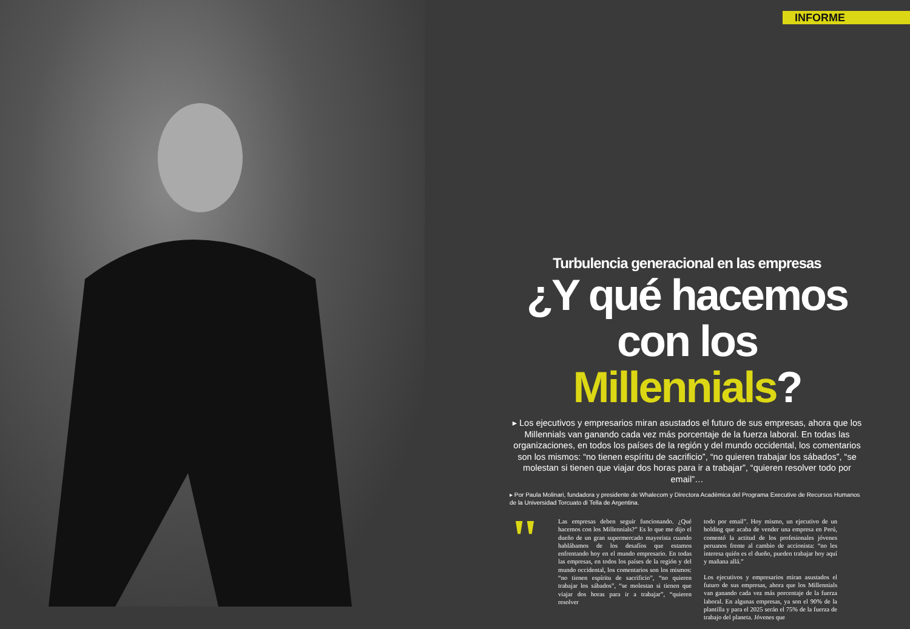INFORME
Turbulencia generacional en las empresas
¿Y qué hacemos con los Millennials?
▸ Los ejecutivos y empresarios miran asustados el futuro de sus empresas, ahora que los Millennials van ganando cada vez más porcentaje de la fuerza laboral. En todas las organizaciones, en todos los países de la región y del mundo occidental, los comentarios son los mismos: “no tienen espíritu de sacrificio”, “no quieren trabajar los sábados”, “se molestan si tienen que viajar dos horas para ir a trabajar”, “quieren resolver todo por email”…
▸ Por Paula Molinari, fundadora y presidente de Whalecom y Directora Académica del Programa Executive de Recursos Humanos de la Universidad Torcuato di Tella de Argentina.
"
Las empresas deben seguir funcionando. ¿Qué hacemos con los Millennials?” Es lo que me dijo el dueño de un gran supermercado mayorista cuando hablábamos de los desafíos que estamos enfrentando hoy en el mundo empresario. En todas las empresas, en todos los países de la región y del mundo occidental, los comentarios son los mismos: “no tienen espíritu de sacrificio”, “no quieren trabajar los sábados”, “se molestan si tienen que viajar dos horas para ir a trabajar”, “quieren resolver
todo por email”. Hoy mismo, un ejecutivo de un holding que acaba de vender una empresa en Perú, comentó la actitud de los profesionales jóvenes peruanos frente al cambio de accionista: “no les interesa quién es el dueño, pueden trabajar hoy aquí y mañana allá.”
Los ejecutivos y empresarios miran asustados el futuro de sus empresas, ahora que los Millennials van ganando cada vez más porcentaje de la fuerza laboral. En algunas empresas, ya son el 90% de la plantilla y para el 2025 serán el 75% de la fuerza de trabajo del planeta. Jóvenes que